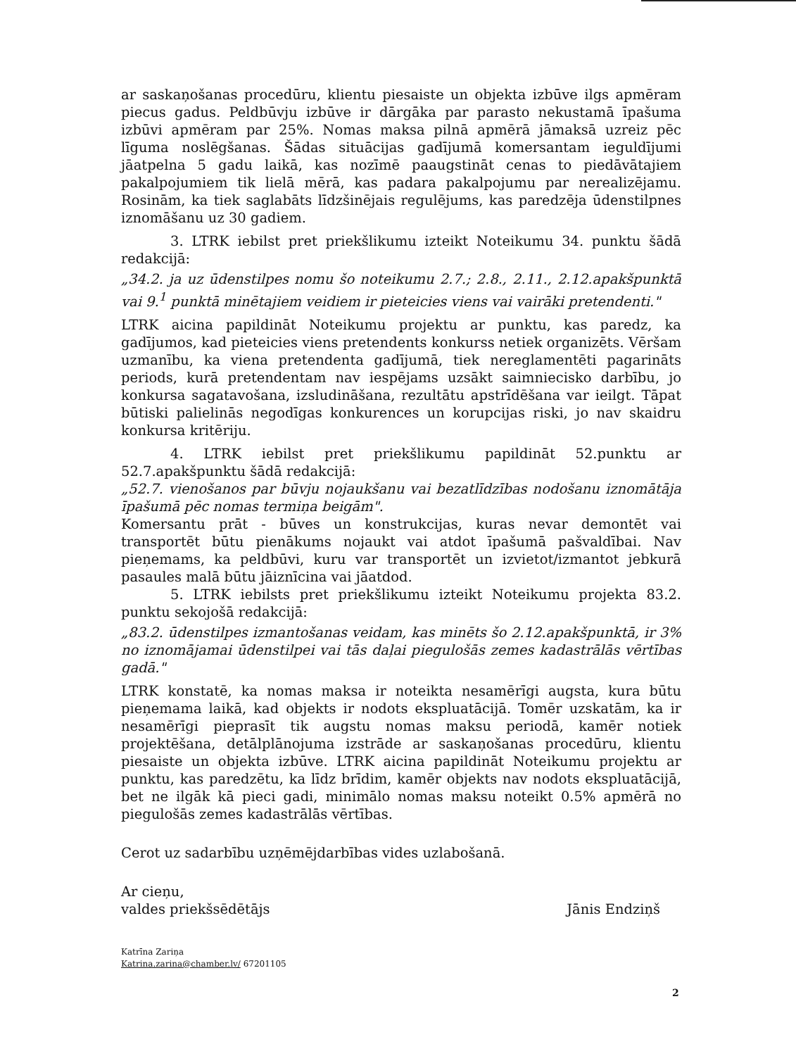ar saskaņošanas procedūru, klientu piesaiste un objekta izbūve ilgs apmēram piecus gadus. Peldbūvju izbūve ir dārgāka par parasto nekustamā īpašuma izbūvi apmēram par 25%. Nomas maksa pilnā apmērā jāmaksā uzreiz pēc līguma noslēgšanas. Šādas situācijas gadījumā komersantam ieguldījumi jāatpelna 5 gadu laikā, kas nozīmē paaugstināt cenas to piedāvātajiem pakalpojumiem tik lielā mērā, kas padara pakalpojumu par nerealizējamu. Rosinām, ka tiek saglabāts līdzšinējais regulējums, kas paredzēja ūdenstilpnes iznomāšanu uz 30 gadiem.
3. LTRK iebilst pret priekšlikumu izteikt Noteikumu 34. punktu šādā redakcijā:
„34.2. ja uz ūdenstilpes nomu šo noteikumu 2.7.; 2.8., 2.11., 2.12.apakšpunktā vai 9.<sup>1</sup> punktā minētajiem veidiem ir pieteicies viens vai vairāki pretendenti."
LTRK aicina papildināt Noteikumu projektu ar punktu, kas paredz, ka gadījumos, kad pieteicies viens pretendents konkurss netiek organizēts. Vēršam uzmanību, ka viena pretendenta gadījumā, tiek nereglamentēti pagarināts periods, kurā pretendentam nav iespējams uzsākt saimniecisko darbību, jo konkursa sagatavošana, izsludināšana, rezultātu apstrīdēšana var ieilgt. Tāpat būtiski palielinās negodīgas konkurences un korupcijas riski, jo nav skaidru konkursa kritēriju.
4. LTRK iebilst pret priekšlikumu papildināt 52.punktu ar 52.7.apakšpunktu šādā redakcijā:
„52.7. vienošanos par būvju nojaukšanu vai bezatlīdzības nodošanu iznomātāja īpašumā pēc nomas termiņa beigām".
Komersantu prāt - būves un konstrukcijas, kuras nevar demontēt vai transportēt būtu pienākums nojaukt vai atdot īpašumā pašvaldībai. Nav pieņemams, ka peldbūvi, kuru var transportēt un izvietot/izmantot jebkurā pasaules malā būtu jāiznīcina vai jāatdod.
5. LTRK iebilsts pret priekšlikumu izteikt Noteikumu projekta 83.2. punktu sekojošā redakcijā:
„83.2. ūdenstilpes izmantošanas veidam, kas minēts šo 2.12.apakšpunktā, ir 3% no iznomājamai ūdenstilpei vai tās daļai piegulošās zemes kadastrālās vērtības gadā."
LTRK konstatē, ka nomas maksa ir noteikta nesamērīgi augsta, kura būtu pieņemama laikā, kad objekts ir nodots ekspluatācijā. Tomēr uzskatām, ka ir nesamērīgi pieprasīt tik augstu nomas maksu periodā, kamēr notiek projektēšana, detālplānojuma izstrāde ar saskaņošanas procedūru, klientu piesaiste un objekta izbūve. LTRK aicina papildināt Noteikumu projektu ar punktu, kas paredzētu, ka līdz brīdim, kamēr objekts nav nodots ekspluatācijā, bet ne ilgāk kā pieci gadi, minimālo nomas maksu noteikt 0.5% apmērā no piegulošās zemes kadastrālās vērtības.
Cerot uz sadarbību uzņēmējdarbības vides uzlabošanā.
Ar cieņu,
valdes priekšsēdētājs
Jānis Endziņš
Katrīna Zariņa
Katrina.zarina@chamber.lv/ 67201105
2